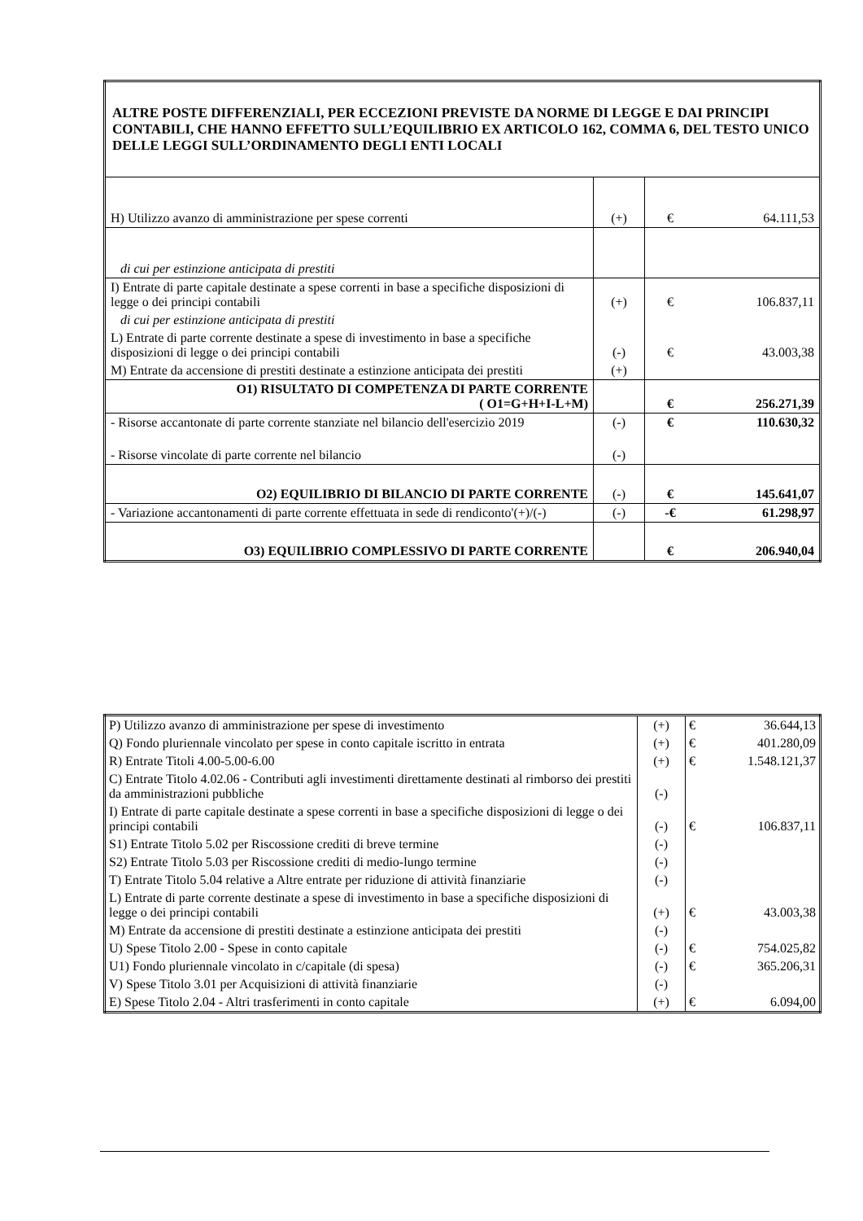| ALTRE POSTE DIFFERENZIALI, PER ECCEZIONI PREVISTE DA NORME DI LEGGE E DAI PRINCIPI CONTABILI, CHE HANNO EFFETTO SULL’EQUILIBRIO EX ARTICOLO 162, COMMA 6, DEL TESTO UNICO DELLE LEGGI SULL’ORDINAMENTO DEGLI ENTI LOCALI | | | |
| H) Utilizzo avanzo di amministrazione per spese correnti | (+) | € | 64.111,53 |
| di cui per estinzione anticipata di prestiti | | | |
| I) Entrate di parte capitale destinate a spese correnti in base a specifiche disposizioni di legge o dei principi contabili | (+) | € | 106.837,11 |
| di cui per estinzione anticipata di prestiti | | | |
| L) Entrate di parte corrente destinate a spese di investimento in base a specifiche disposizioni di legge o dei principi contabili | (-) | € | 43.003,38 |
| M) Entrate da accensione di prestiti destinate a estinzione anticipata dei prestiti | (+) | | |
| O1) RISULTATO DI COMPETENZA DI PARTE CORRENTE ( O1=G+H+I-L+M) | | € | 256.271,39 |
| - Risorse accantonate di parte corrente stanziate nel bilancio dell'esercizio 2019 | (-) | € | 110.630,32 |
| - Risorse vincolate di parte corrente nel bilancio | (-) | | |
| O2) EQUILIBRIO DI BILANCIO DI PARTE CORRENTE | (-) | € | 145.641,07 |
| - Variazione accantonamenti di parte corrente effettuata in sede di rendiconto'(+)/(-) | (-) | -€ | 61.298,97 |
| O3) EQUILIBRIO COMPLESSIVO DI PARTE CORRENTE | | € | 206.940,04 |
| P) Utilizzo avanzo di amministrazione per spese di investimento | (+) | € | 36.644,13 |
| Q) Fondo pluriennale vincolato per spese in conto capitale iscritto in entrata | (+) | € | 401.280,09 |
| R) Entrate Titoli 4.00-5.00-6.00 | (+) | € | 1.548.121,37 |
| C) Entrate Titolo 4.02.06 - Contributi agli investimenti direttamente destinati al rimborso dei prestiti da amministrazioni pubbliche | (-) | | |
| I) Entrate di parte capitale destinate a spese correnti in base a specifiche disposizioni di legge o dei principi contabili | (-) | € | 106.837,11 |
| S1) Entrate Titolo 5.02 per Riscossione crediti di breve termine | (-) | | |
| S2) Entrate Titolo 5.03 per Riscossione crediti di medio-lungo termine | (-) | | |
| T) Entrate Titolo 5.04 relative a Altre entrate per riduzione di attività finanziarie | (-) | | |
| L) Entrate di parte corrente destinate a spese di investimento in base a specifiche disposizioni di legge o dei principi contabili | (+) | € | 43.003,38 |
| M) Entrate da accensione di prestiti destinate a estinzione anticipata dei prestiti | (-) | | |
| U) Spese Titolo 2.00 - Spese in conto capitale | (-) | € | 754.025,82 |
| U1) Fondo pluriennale vincolato in c/capitale (di spesa) | (-) | € | 365.206,31 |
| V) Spese Titolo 3.01 per Acquisizioni di attività finanziarie | (-) | | |
| E) Spese Titolo 2.04 - Altri trasferimenti in conto capitale | (+) | € | 6.094,00 |